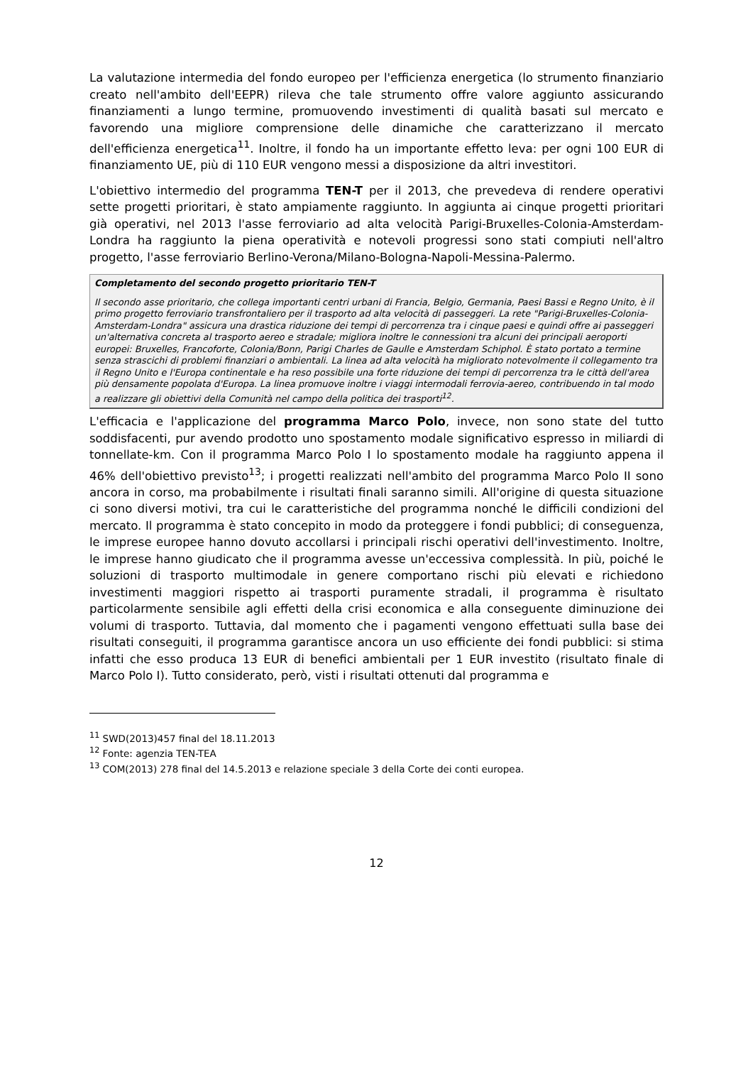La valutazione intermedia del fondo europeo per l'efficienza energetica (lo strumento finanziario creato nell'ambito dell'EEPR) rileva che tale strumento offre valore aggiunto assicurando finanziamenti a lungo termine, promuovendo investimenti di qualità basati sul mercato e favorendo una migliore comprensione delle dinamiche che caratterizzano il mercato dell'efficienza energetica<sup>11</sup>. Inoltre, il fondo ha un importante effetto leva: per ogni 100 EUR di finanziamento UE, più di 110 EUR vengono messi a disposizione da altri investitori.
L'obiettivo intermedio del programma TEN-T per il 2013, che prevedeva di rendere operativi sette progetti prioritari, è stato ampiamente raggiunto. In aggiunta ai cinque progetti prioritari già operativi, nel 2013 l'asse ferroviario ad alta velocità Parigi-Bruxelles-Colonia-Amsterdam-Londra ha raggiunto la piena operatività e notevoli progressi sono stati compiuti nell'altro progetto, l'asse ferroviario Berlino-Verona/Milano-Bologna-Napoli-Messina-Palermo.
Completamento del secondo progetto prioritario TEN-T
Il secondo asse prioritario, che collega importanti centri urbani di Francia, Belgio, Germania, Paesi Bassi e Regno Unito, è il primo progetto ferroviario transfrontaliero per il trasporto ad alta velocità di passeggeri. La rete "Parigi-Bruxelles-Colonia-Amsterdam-Londra" assicura una drastica riduzione dei tempi di percorrenza tra i cinque paesi e quindi offre ai passeggeri un'alternativa concreta al trasporto aereo e stradale; migliora inoltre le connessioni tra alcuni dei principali aeroporti europei: Bruxelles, Francoforte, Colonia/Bonn, Parigi Charles de Gaulle e Amsterdam Schiphol. È stato portato a termine senza strascichi di problemi finanziari o ambientali. La linea ad alta velocità ha migliorato notevolmente il collegamento tra il Regno Unito e l'Europa continentale e ha reso possibile una forte riduzione dei tempi di percorrenza tra le città dell'area più densamente popolata d'Europa. La linea promuove inoltre i viaggi intermodali ferrovia-aereo, contribuendo in tal modo a realizzare gli obiettivi della Comunità nel campo della politica dei trasporti<sup>12</sup>.
L'efficacia e l'applicazione del programma Marco Polo, invece, non sono state del tutto soddisfacenti, pur avendo prodotto uno spostamento modale significativo espresso in miliardi di tonnellate-km. Con il programma Marco Polo I lo spostamento modale ha raggiunto appena il 46% dell'obiettivo previsto<sup>13</sup>; i progetti realizzati nell'ambito del programma Marco Polo II sono ancora in corso, ma probabilmente i risultati finali saranno simili. All'origine di questa situazione ci sono diversi motivi, tra cui le caratteristiche del programma nonché le difficili condizioni del mercato. Il programma è stato concepito in modo da proteggere i fondi pubblici; di conseguenza, le imprese europee hanno dovuto accollarsi i principali rischi operativi dell'investimento. Inoltre, le imprese hanno giudicato che il programma avesse un'eccessiva complessità. In più, poiché le soluzioni di trasporto multimodale in genere comportano rischi più elevati e richiedono investimenti maggiori rispetto ai trasporti puramente stradali, il programma è risultato particolarmente sensibile agli effetti della crisi economica e alla conseguente diminuzione dei volumi di trasporto. Tuttavia, dal momento che i pagamenti vengono effettuati sulla base dei risultati conseguiti, il programma garantisce ancora un uso efficiente dei fondi pubblici: si stima infatti che esso produca 13 EUR di benefici ambientali per 1 EUR investito (risultato finale di Marco Polo I). Tutto considerato, però, visti i risultati ottenuti dal programma e
<sup>11</sup> SWD(2013)457 final del 18.11.2013
<sup>12</sup> Fonte: agenzia TEN-TEA
<sup>13</sup> COM(2013) 278 final del 14.5.2013 e relazione speciale 3 della Corte dei conti europea.
12